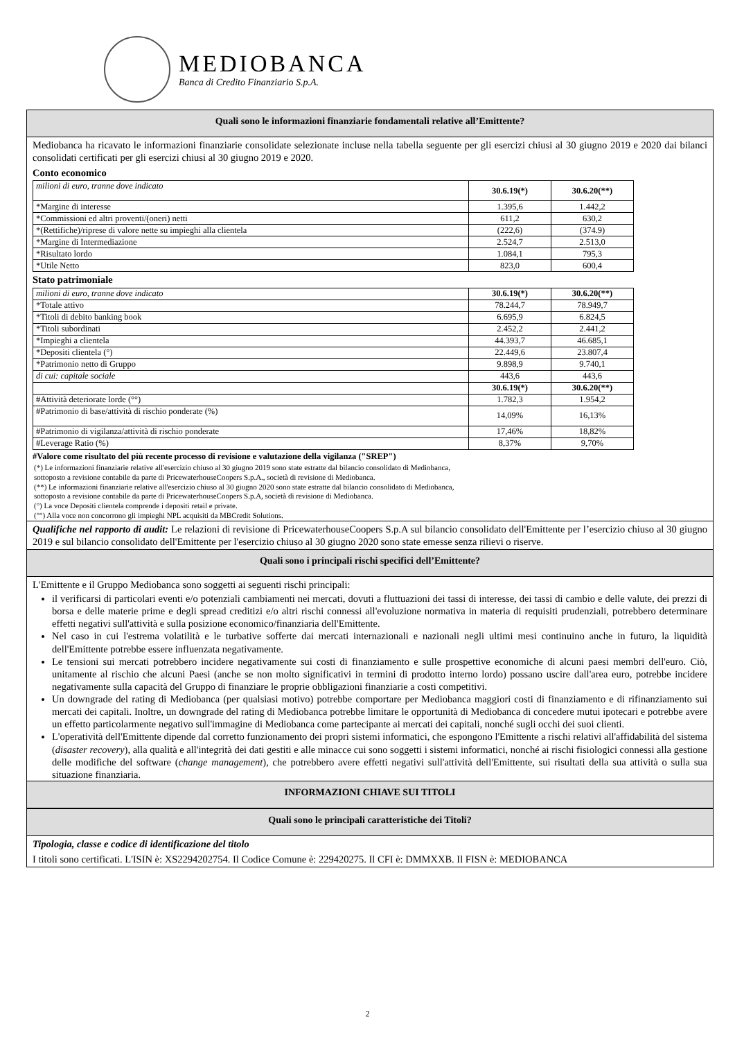MEDIOBANCA
Banca di Credito Finanziario S.p.A.
Quali sono le informazioni finanziarie fondamentali relative all’Emittente?
Mediobanca ha ricavato le informazioni finanziarie consolidate selezionate incluse nella tabella seguente per gli esercizi chiusi al 30 giugno 2019 e 2020 dai bilanci consolidati certificati per gli esercizi chiusi al 30 giugno 2019 e 2020.
Conto economico
| milioni di euro, tranne dove indicato | 30.6.19(*) | 30.6.20(**) |
| *Margine di interesse | 1.395,6 | 1.442,2 |
| *Commissioni ed altri proventi/(oneri) netti | 611,2 | 630,2 |
| *(Rettifiche)/riprese di valore nette su impieghi alla clientela | (222,6) | (374.9) |
| *Margine di Intermediazione | 2.524,7 | 2.513,0 |
| *Risultato lordo | 1.084,1 | 795,3 |
| *Utile Netto | 823,0 | 600,4 |
Stato patrimoniale
| milioni di euro, tranne dove indicato | 30.6.19(*) | 30.6.20(**) |
| *Totale attivo | 78.244,7 | 78.949,7 |
| *Titoli di debito banking book | 6.695,9 | 6.824,5 |
| *Titoli subordinati | 2.452,2 | 2.441,2 |
| *Impieghi a clientela | 44.393,7 | 46.685,1 |
| *Depositi clientela (°) | 22.449,6 | 23.807,4 |
| *Patrimonio netto di Gruppo | 9.898,9 | 9.740,1 |
| di cui: capitale sociale | 443,6 | 443,6 |
| | 30.6.19(*) | 30.6.20(**) |
| #Attività deteriorate lorde (°°) | 1.782,3 | 1.954,2 |
| #Patrimonio di base/attività di rischio ponderate (%) | 14,09% | 16,13% |
| #Patrimonio di vigilanza/attività di rischio ponderate | 17,46% | 18,82% |
| #Leverage Ratio (%) | 8,37% | 9,70% |
#Valore come risultato del più recente processo di revisione e valutazione della vigilanza ("SREP")
(*) Le informazioni finanziarie relative all'esercizio chiuso al 30 giugno 2019 sono state estratte dal bilancio consolidato di Mediobanca,
sottoposto a revisione contabile da parte di PricewaterhouseCoopers S.p.A., società di revisione di Mediobanca.
(**) Le informazioni finanziarie relative all'esercizio chiuso al 30 giugno 2020 sono state estratte dal bilancio consolidato di Mediobanca,
sottoposto a revisione contabile da parte di PricewaterhouseCoopers S.p.A, società di revisione di Mediobanca.
(°) La voce Depositi clientela comprende i depositi retail e private.
(°°) Alla voce non concorrono gli impieghi NPL acquisiti da MBCredit Solutions.
Qualifiche nel rapporto di audit: Le relazioni di revisione di PricewaterhouseCoopers S.p.A sul bilancio consolidato dell'Emittente per l’esercizio chiuso al 30 giugno 2019 e sul bilancio consolidato dell'Emittente per l'esercizio chiuso al 30 giugno 2020 sono state emesse senza rilievi o riserve.
Quali sono i principali rischi specifici dell’Emittente?
L'Emittente e il Gruppo Mediobanca sono soggetti ai seguenti rischi principali:
il verificarsi di particolari eventi e/o potenziali cambiamenti nei mercati, dovuti a fluttuazioni dei tassi di interesse, dei tassi di cambio e delle valute, dei prezzi di borsa e delle materie prime e degli spread creditizi e/o altri rischi connessi all'evoluzione normativa in materia di requisiti prudenziali, potrebbero determinare effetti negativi sull'attività e sulla posizione economico/finanziaria dell'Emittente.
Nel caso in cui l'estrema volatilità e le turbative sofferte dai mercati internazionali e nazionali negli ultimi mesi continuino anche in futuro, la liquidità dell'Emittente potrebbe essere influenzata negativamente.
Le tensioni sui mercati potrebbero incidere negativamente sui costi di finanziamento e sulle prospettive economiche di alcuni paesi membri dell'euro. Ciò, unitamente al rischio che alcuni Paesi (anche se non molto significativi in termini di prodotto interno lordo) possano uscire dall'area euro, potrebbe incidere negativamente sulla capacità del Gruppo di finanziare le proprie obbligazioni finanziarie a costi competitivi.
Un downgrade del rating di Mediobanca (per qualsiasi motivo) potrebbe comportare per Mediobanca maggiori costi di finanziamento e di rifinanziamento sui mercati dei capitali. Inoltre, un downgrade del rating di Mediobanca potrebbe limitare le opportunità di Mediobanca di concedere mutui ipotecari e potrebbe avere un effetto particolarmente negativo sull'immagine di Mediobanca come partecipante ai mercati dei capitali, nonché sugli occhi dei suoi clienti.
L'operatività dell'Emittente dipende dal corretto funzionamento dei propri sistemi informatici, che espongono l'Emittente a rischi relativi all'affidabilità del sistema (disaster recovery), alla qualità e all'integrità dei dati gestiti e alle minacce cui sono soggetti i sistemi informatici, nonché ai rischi fisiologici connessi alla gestione delle modifiche del software (change management), che potrebbero avere effetti negativi sull'attività dell'Emittente, sui risultati della sua attività o sulla sua situazione finanziaria.
INFORMAZIONI CHIAVE SUI TITOLI
Quali sono le principali caratteristiche dei Titoli?
Tipologia, classe e codice di identificazione del titolo
I titoli sono certificati. L'ISIN è: XS2294202754. Il Codice Comune è: 229420275. Il CFI è: DMMXXB. Il FISN è: MEDIOBANCA
2